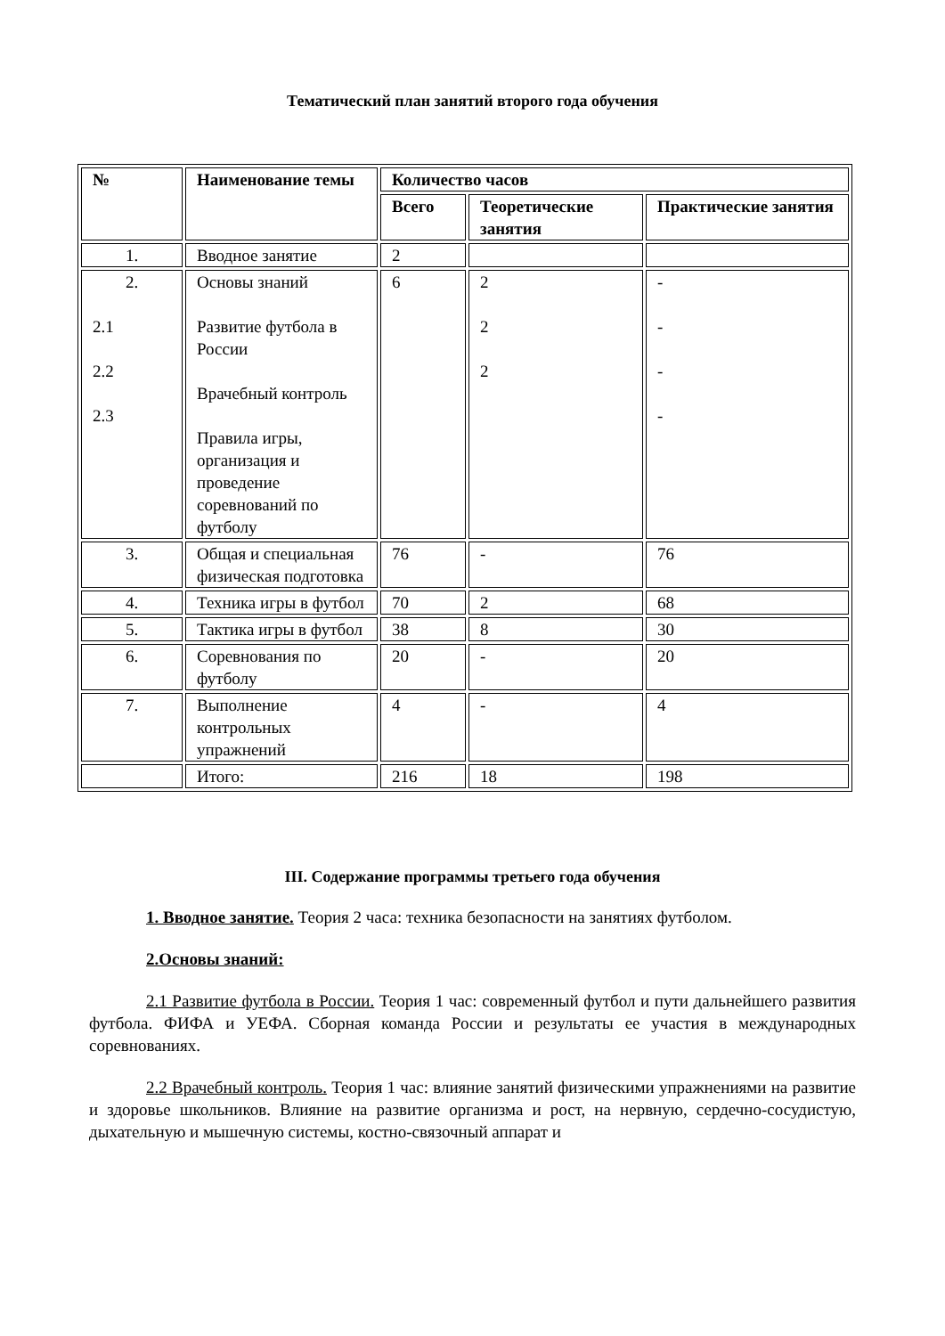Тематический план занятий второго года обучения
| № | Наименование темы | Количество часов | | |
| --- | --- | --- | --- | --- |
| | | Всего | Теоретические занятия | Практические занятия |
| 1. | Вводное занятие | 2 | | |
| 2. 2.1 2.2 2.3 | Основы знаний Развитие футбола в России Врачебный контроль Правила игры, организация и проведение соревнований по футболу | 6 | 2 2 2 | - - - - |
| 3. | Общая и специальная физическая подготовка | 76 | - | 76 |
| 4. | Техника игры в футбол | 70 | 2 | 68 |
| 5. | Тактика игры в футбол | 38 | 8 | 30 |
| 6. | Соревнования по футболу | 20 | - | 20 |
| 7. | Выполнение контрольных упражнений | 4 | - | 4 |
| | Итого: | 216 | 18 | 198 |
III. Содержание программы третьего года обучения
1. Вводное занятие. Теория 2 часа: техника безопасности на занятиях футболом.
2.Основы знаний:
2.1 Развитие футбола в России. Теория 1 час: современный футбол и пути дальнейшего развития футбола. ФИФА и УЕФА. Сборная команда России и результаты ее участия в международных соревнованиях.
2.2 Врачебный контроль. Теория 1 час: влияние занятий физическими упражнениями на развитие и здоровье школьников. Влияние на развитие организма и рост, на нервную, сердечно-сосудистую, дыхательную и мышечную системы, костно-связочный аппарат и